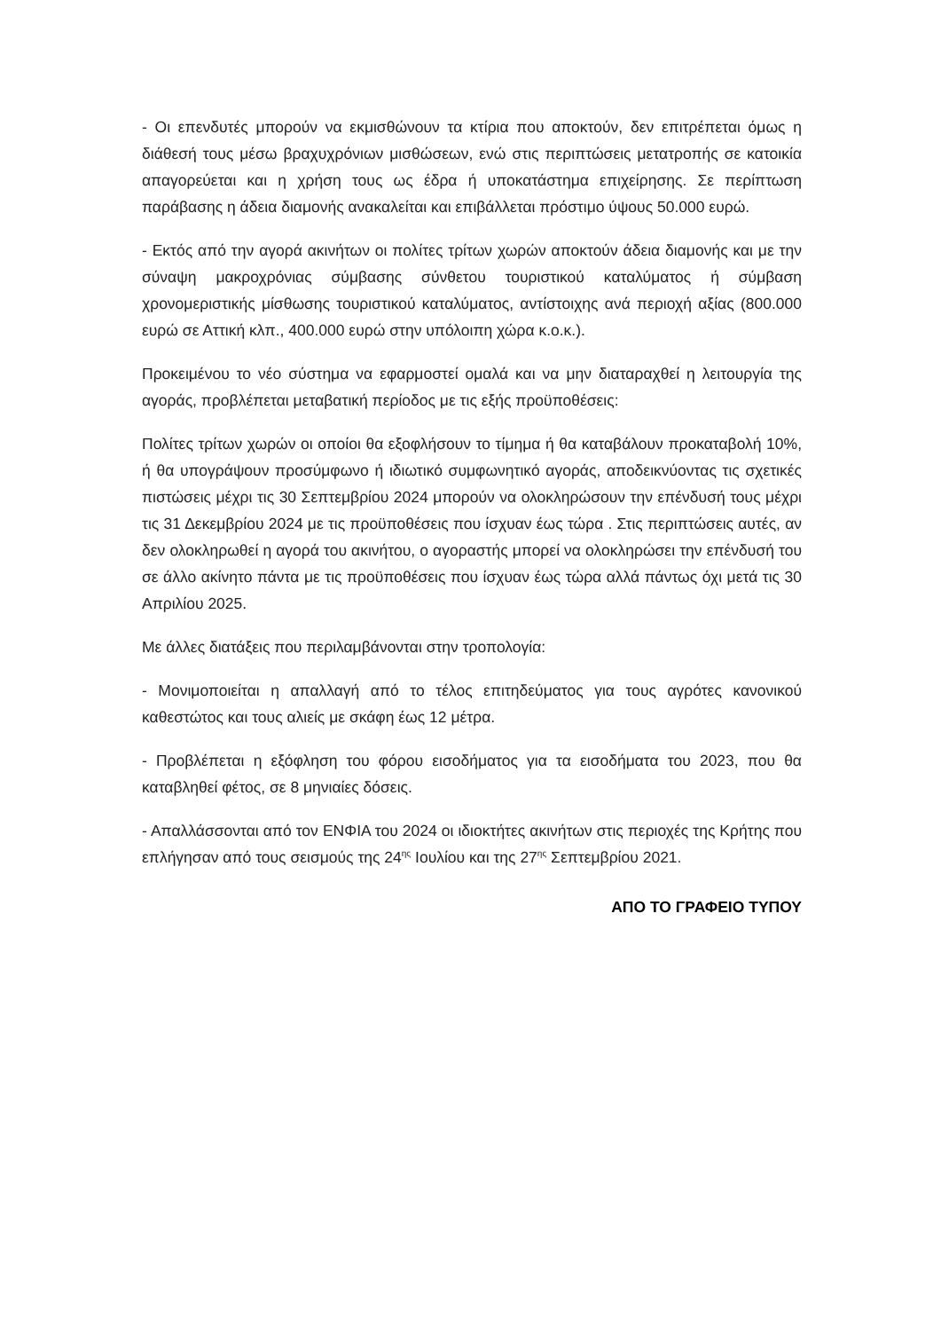- Οι επενδυτές μπορούν να εκμισθώνουν τα κτίρια που αποκτούν, δεν επιτρέπεται όμως η διάθεσή τους μέσω βραχυχρόνιων μισθώσεων, ενώ στις περιπτώσεις μετατροπής σε κατοικία απαγορεύεται και η χρήση τους ως έδρα ή υποκατάστημα επιχείρησης. Σε περίπτωση παράβασης η άδεια διαμονής ανακαλείται και επιβάλλεται πρόστιμο ύψους 50.000 ευρώ.
- Εκτός από την αγορά ακινήτων οι πολίτες τρίτων χωρών αποκτούν άδεια διαμονής και με την σύναψη μακροχρόνιας σύμβασης σύνθετου τουριστικού καταλύματος ή σύμβαση χρονομεριστικής μίσθωσης τουριστικού καταλύματος, αντίστοιχης ανά περιοχή αξίας (800.000 ευρώ σε Αττική κλπ., 400.000 ευρώ στην υπόλοιπη χώρα κ.ο.κ.).
Προκειμένου το νέο σύστημα να εφαρμοστεί ομαλά και να μην διαταραχθεί η λειτουργία της αγοράς, προβλέπεται μεταβατική περίοδος με τις εξής προϋποθέσεις:
Πολίτες τρίτων χωρών οι οποίοι θα εξοφλήσουν το τίμημα ή θα καταβάλουν προκαταβολή 10%, ή θα υπογράψουν προσύμφωνο ή ιδιωτικό συμφωνητικό αγοράς, αποδεικνύοντας τις σχετικές πιστώσεις μέχρι τις 30 Σεπτεμβρίου 2024 μπορούν να ολοκληρώσουν την επένδυσή τους μέχρι τις 31 Δεκεμβρίου 2024 με τις προϋποθέσεις που ίσχυαν έως τώρα . Στις περιπτώσεις αυτές, αν δεν ολοκληρωθεί η αγορά του ακινήτου, ο αγοραστής μπορεί να ολοκληρώσει την επένδυσή του σε άλλο ακίνητο πάντα με τις προϋποθέσεις που ίσχυαν έως τώρα αλλά πάντως όχι μετά τις 30 Απριλίου 2025.
Με άλλες διατάξεις που περιλαμβάνονται στην τροπολογία:
- Μονιμοποιείται η απαλλαγή από το τέλος επιτηδεύματος για τους αγρότες κανονικού καθεστώτος και τους αλιείς με σκάφη έως 12 μέτρα.
- Προβλέπεται η εξόφληση του φόρου εισοδήματος για τα εισοδήματα του 2023, που θα καταβληθεί φέτος, σε 8 μηνιαίες δόσεις.
- Απαλλάσσονται από τον ΕΝΦΙΑ του 2024 οι ιδιοκτήτες ακινήτων στις περιοχές της Κρήτης που επλήγησαν από τους σεισμούς της 24<sup>ης</sup> Ιουλίου και της 27<sup>ης</sup> Σεπτεμβρίου 2021.
ΑΠΟ ΤΟ ΓΡΑΦΕΙΟ ΤΥΠΟΥ